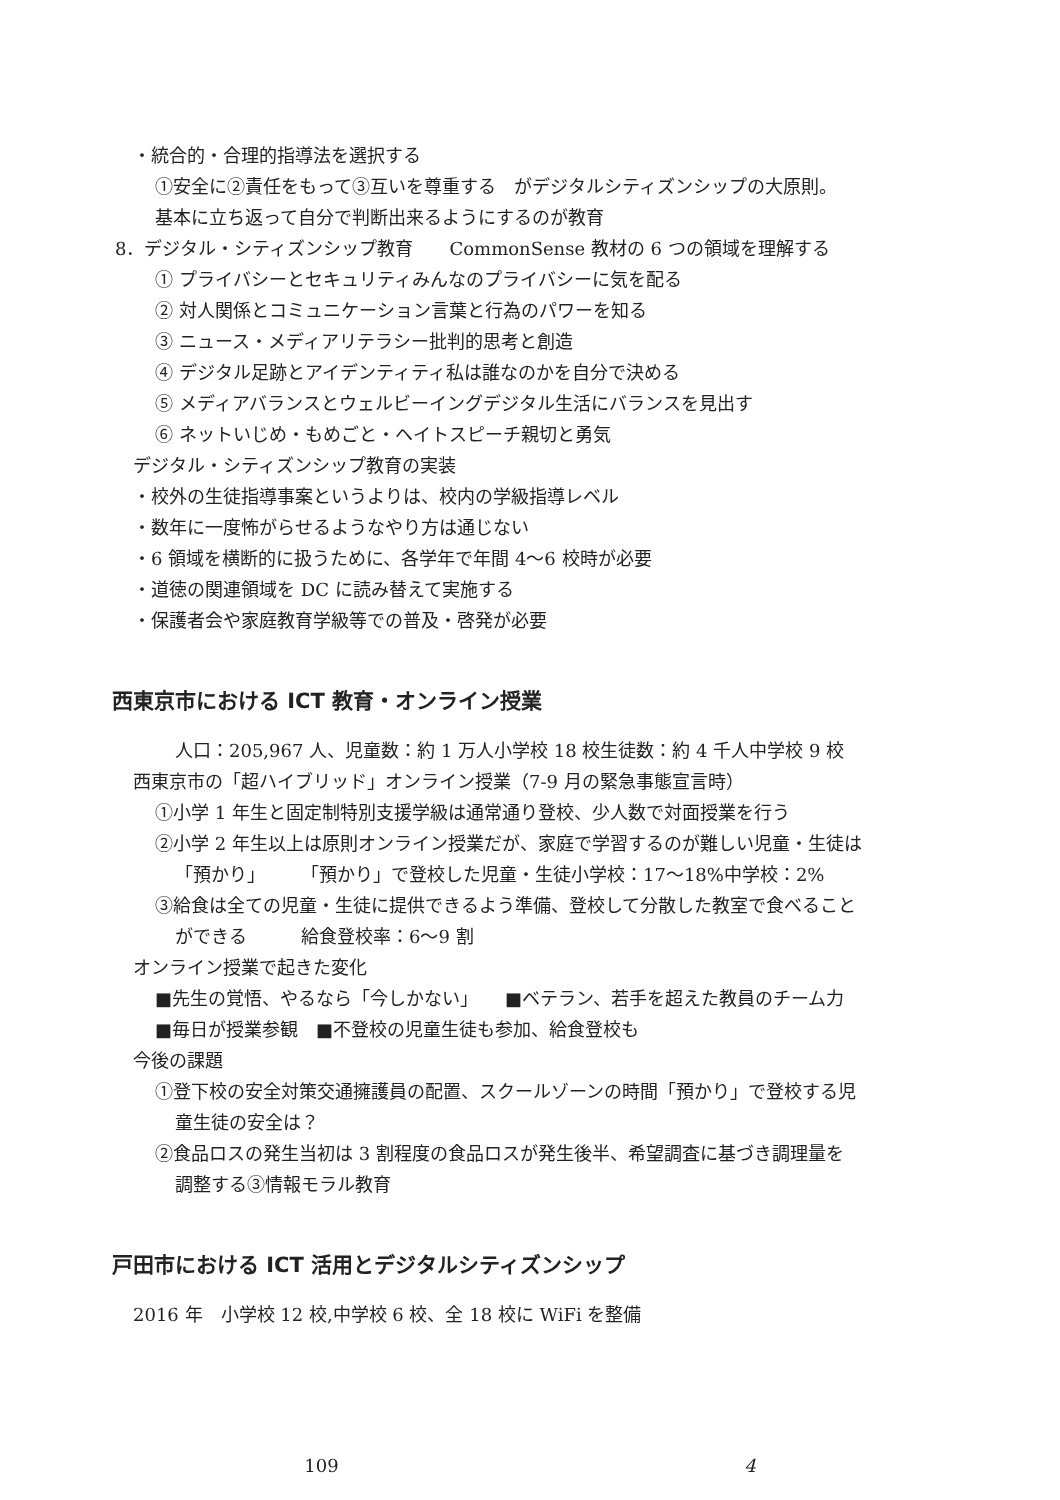・統合的・合理的指導法を選択する
①安全に②責任をもって③互いを尊重する　がデジタルシティズンシップの大原則。
基本に立ち返って自分で判断出来るようにするのが教育
8．デジタル・シティズンシップ教育　　CommonSense 教材の 6 つの領域を理解する
① プライバシーとセキュリティみんなのプライバシーに気を配る
② 対人関係とコミュニケーション言葉と行為のパワーを知る
③ ニュース・メディアリテラシー批判的思考と創造
④ デジタル足跡とアイデンティティ私は誰なのかを自分で決める
⑤ メディアバランスとウェルビーイングデジタル生活にバランスを見出す
⑥ ネットいじめ・もめごと・ヘイトスピーチ親切と勇気
デジタル・シティズンシップ教育の実装
・校外の生徒指導事案というよりは、校内の学級指導レベル
・数年に一度怖がらせるようなやり方は通じない
・6 領域を横断的に扱うために、各学年で年間 4～6 校時が必要
・道徳の関連領域を DC に読み替えて実施する
・保護者会や家庭教育学級等での普及・啓発が必要
西東京市における ICT 教育・オンライン授業
人口：205,967 人、児童数：約 1 万人小学校 18 校生徒数：約 4 千人中学校 9 校
西東京市の「超ハイブリッド」オンライン授業（7-9 月の緊急事態宣言時）
①小学 1 年生と固定制特別支援学級は通常通り登校、少人数で対面授業を行う
②小学 2 年生以上は原則オンライン授業だが、家庭で学習するのが難しい児童・生徒は
「預かり」　　　「預かり」で登校した児童・生徒小学校：17～18%中学校：2%
③給食は全ての児童・生徒に提供できるよう準備、登校して分散した教室で食べること
ができる　　　給食登校率：6～9 割
オンライン授業で起きた変化
■先生の覚悟、やるなら「今しかない」　　■ベテラン、若手を超えた教員のチーム力
■毎日が授業参観　■不登校の児童生徒も参加、給食登校も
今後の課題
①登下校の安全対策交通擁護員の配置、スクールゾーンの時間「預かり」で登校する児
童生徒の安全は？
②食品ロスの発生当初は 3 割程度の食品ロスが発生後半、希望調査に基づき調理量を
調整する③情報モラル教育
戸田市における ICT 活用とデジタルシティズンシップ
2016 年　小学校 12 校,中学校 6 校、全 18 校に WiFi を整備
109 4